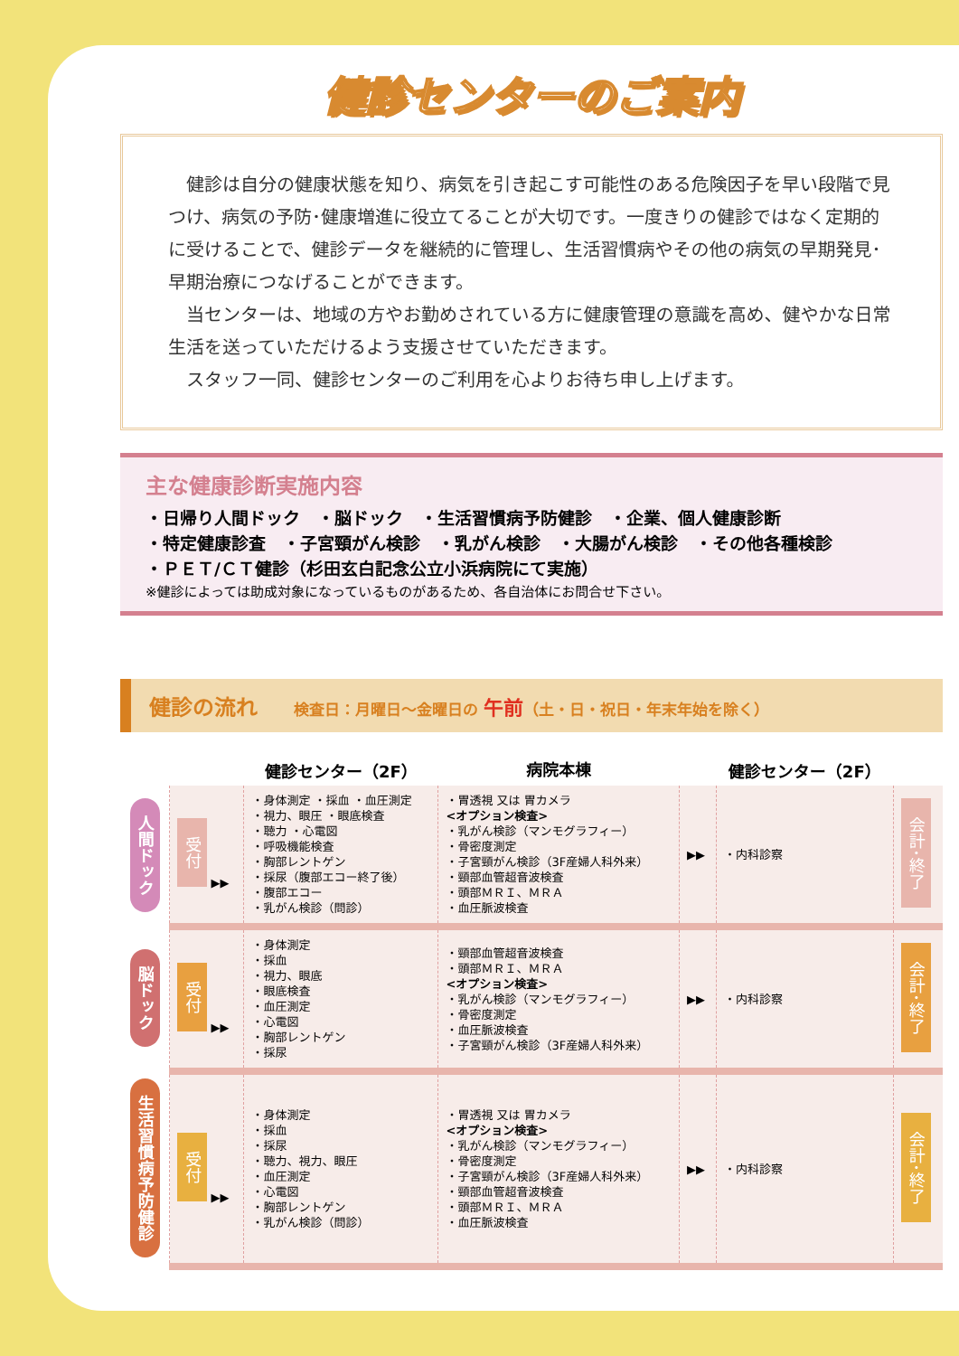健診センターのご案内
健診は自分の健康状態を知り、病気を引き起こす可能性のある危険因子を早い段階で見つけ、病気の予防･健康増進に役立てることが大切です。一度きりの健診ではなく定期的に受けることで、健診データを継続的に管理し、生活習慣病やその他の病気の早期発見･早期治療につなげることができます。
当センターは、地域の方やお勤めされている方に健康管理の意識を高め、健やかな日常生活を送っていただけるよう支援させていただきます。
スタッフ一同、健診センターのご利用を心よりお待ち申し上げます。
主な健康診断実施内容
・日帰り人間ドック　・脳ドック　・生活習慣病予防健診　・企業、個人健康診断
・特定健康診査　・子宮頸がん検診　・乳がん検診　・大腸がん検診　・その他各種検診
・ＰＥＴ/ＣＴ健診（杉田玄白記念公立小浜病院にて実施）
※健診によっては助成対象になっているものがあるため、各自治体にお問合せ下さい。
健診の流れ 検査日：月曜日～金曜日の 午前（土・日・祝日・年末年始を除く）
| | | 健診センター（2F） | 病院本棟 | | 健診センター（2F） | |
| --- | --- | --- | --- | --- | --- | --- |
| 人間ドック | 受付 ▶▶ | ・身体測定 ・採血 ・血圧測定 ・視力、眼圧 ・眼底検査 ・聴力 ・心電図 ・呼吸機能検査 ・胸部レントゲン ・採尿（腹部エコー終了後） ・腹部エコー ・乳がん検診（問診） | ・胃透視 又は 胃カメラ <オプション検査> ・乳がん検診（マンモグラフィー） ・骨密度測定 ・子宮頸がん検診（3F産婦人科外来） ・頸部血管超音波検査 ・頭部ＭＲＩ、ＭＲＡ ・血圧脈波検査 | ▶▶ | ・内科診察 | 会計･終了 |
| 脳ドック | 受付 ▶▶ | ・身体測定 ・採血 ・視力、眼底 ・眼底検査 ・血圧測定 ・心電図 ・胸部レントゲン ・採尿 | ・頸部血管超音波検査 ・頭部ＭＲＩ、ＭＲＡ <オプション検査> ・乳がん検診（マンモグラフィー） ・骨密度測定 ・血圧脈波検査 ・子宮頸がん検診（3F産婦人科外来） | ▶▶ | ・内科診察 | 会計･終了 |
| 生活習慣病予防健診 | 受付 ▶▶ | ・身体測定 ・採血 ・採尿 ・聴力、視力、眼圧 ・血圧測定 ・心電図 ・胸部レントゲン ・乳がん検診（問診） | ・胃透視 又は 胃カメラ <オプション検査> ・乳がん検診（マンモグラフィー） ・骨密度測定 ・子宮頸がん検診（3F産婦人科外来） ・頸部血管超音波検査 ・頭部ＭＲＩ、ＭＲＡ ・血圧脈波検査 | ▶▶ | ・内科診察 | 会計･終了 |